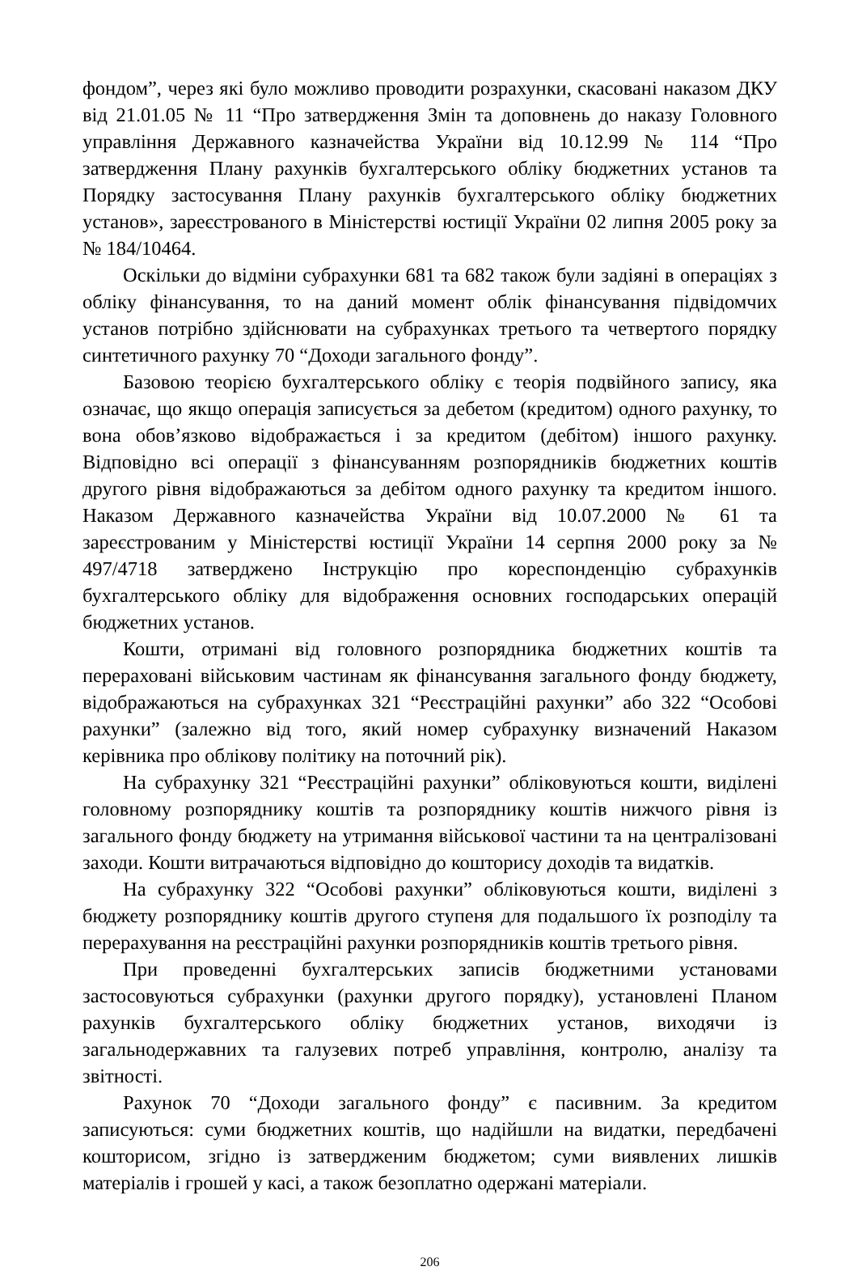фондом”, через які було можливо проводити розрахунки, скасовані наказом ДКУ від 21.01.05 № 11 “Про затвердження Змін та доповнень до наказу Головного управління Державного казначейства України від 10.12.99 № 114 “Про затвердження Плану рахунків бухгалтерського обліку бюджетних установ та Порядку застосування Плану рахунків бухгалтерського обліку бюджетних установ», зареєстрованого в Міністерстві юстиції України 02 липня 2005 року за № 184/10464.
Оскільки до відміни субрахунки 681 та 682 також були задіяні в операціях з обліку фінансування, то на даний момент облік фінансування підвідомчих установ потрібно здійснювати на субрахунках третього та четвертого порядку синтетичного рахунку 70 “Доходи загального фонду”.
Базовою теорією бухгалтерського обліку є теорія подвійного запису, яка означає, що якщо операція записується за дебетом (кредитом) одного рахунку, то вона обов’язково відображається і за кредитом (дебітом) іншого рахунку. Відповідно всі операції з фінансуванням розпорядників бюджетних коштів другого рівня відображаються за дебітом одного рахунку та кредитом іншого. Наказом Державного казначейства України від 10.07.2000 № 61 та зареєстрованим у Міністерстві юстиції України 14 серпня 2000 року за № 497/4718 затверджено Інструкцію про кореспонденцію субрахунків бухгалтерського обліку для відображення основних господарських операцій бюджетних установ.
Кошти, отримані від головного розпорядника бюджетних коштів та перераховані військовим частинам як фінансування загального фонду бюджету, відображаються на субрахунках 321 “Реєстраційні рахунки” або 322 “Особові рахунки” (залежно від того, який номер субрахунку визначений Наказом керівника про облікову політику на поточний рік).
На субрахунку 321 “Реєстраційні рахунки” обліковуються кошти, виділені головному розпоряднику коштів та розпоряднику коштів нижчого рівня із загального фонду бюджету на утримання військової частини та на централізовані заходи. Кошти витрачаються відповідно до кошторису доходів та видатків.
На субрахунку 322 “Особові рахунки” обліковуються кошти, виділені з бюджету розпоряднику коштів другого ступеня для подальшого їх розподілу та перерахування на реєстраційні рахунки розпорядників коштів третього рівня.
При проведенні бухгалтерських записів бюджетними установами застосовуються субрахунки (рахунки другого порядку), установлені Планом рахунків бухгалтерського обліку бюджетних установ, виходячи із загальнодержавних та галузевих потреб управління, контролю, аналізу та звітності.
Рахунок 70 “Доходи загального фонду” є пасивним. За кредитом записуються: суми бюджетних коштів, що надійшли на видатки, передбачені кошторисом, згідно із затвердженим бюджетом; суми виявлених лишків матеріалів і грошей у касі, а також безоплатно одержані матеріали.
206